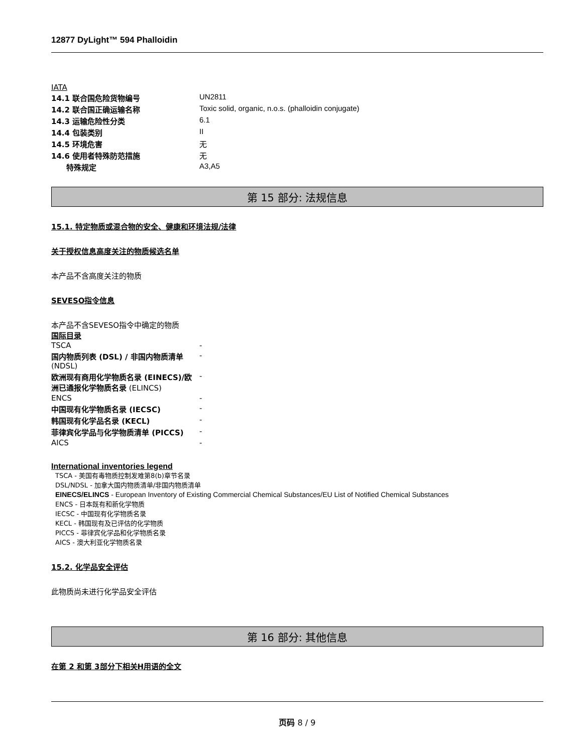12877 DyLight™ 594 Phalloidin
IATA
| 14.1 联合国危险货物编号 | UN2811 |
| 14.2 联合国正确运输名称 | Toxic solid, organic, n.o.s. (phalloidin conjugate) |
| 14.3 运输危险性分类 | 6.1 |
| 14.4 包装类别 | II |
| 14.5 环境危害 | 无 |
| 14.6 使用者特殊防范措施 | 无 |
| 特殊规定 | A3,A5 |
第 15 部分: 法规信息
15.1. 特定物质或混合物的安全、健康和环境法规/法律
关于授权信息高度关注的物质候选名单
本产品不含高度关注的物质
SEVESO指令信息
本产品不含SEVESO指令中确定的物质
国际目录
| TSCA | - |
| 国内物质列表 (DSL) / 非国内物质清单 (NDSL) | - |
| 欧洲现有商用化学物质名录 (EINECS)/欧洲已通报化学物质名录 (ELINCS) | - |
| ENCS | - |
| 中国现有化学物质名录 (IECSC) | - |
| 韩国现有化学品名录 (KECL) | - |
| 菲律宾化学品与化学物质清单 (PICCS) | - |
| AICS | - |
International inventories legend
TSCA - 美国有毒物质控制发难第8(b)章节名录
DSL/NDSL - 加拿大国内物质清单/非国内物质清单
EINECS/ELINCS - European Inventory of Existing Commercial Chemical Substances/EU List of Notified Chemical Substances
ENCS - 日本既有和新化学物质
IECSC - 中国现有化学物质名录
KECL - 韩国现有及已评估的化学物质
PICCS - 菲律宾化学品和化学物质名录
AICS - 澳大利亚化学物质名录
15.2. 化学品安全评估
此物质尚未进行化学品安全评估
第 16 部分: 其他信息
在第 2 和第 3部分下相关H用语的全文
页码 8 / 9